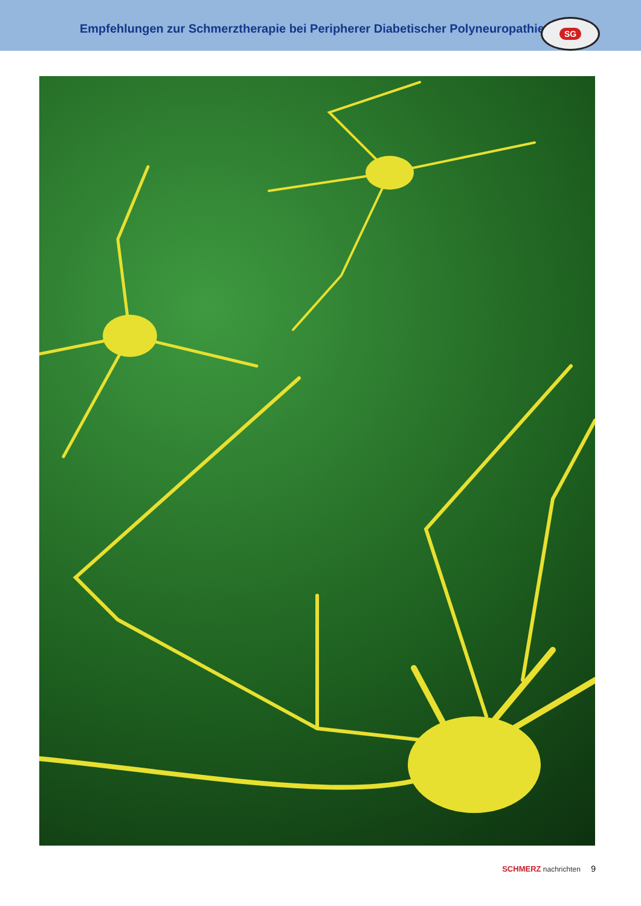Empfehlungen zur Schmerztherapie bei Peripherer Diabetischer Polyneuropathie
SG
SCHMERZ nachrichten 9